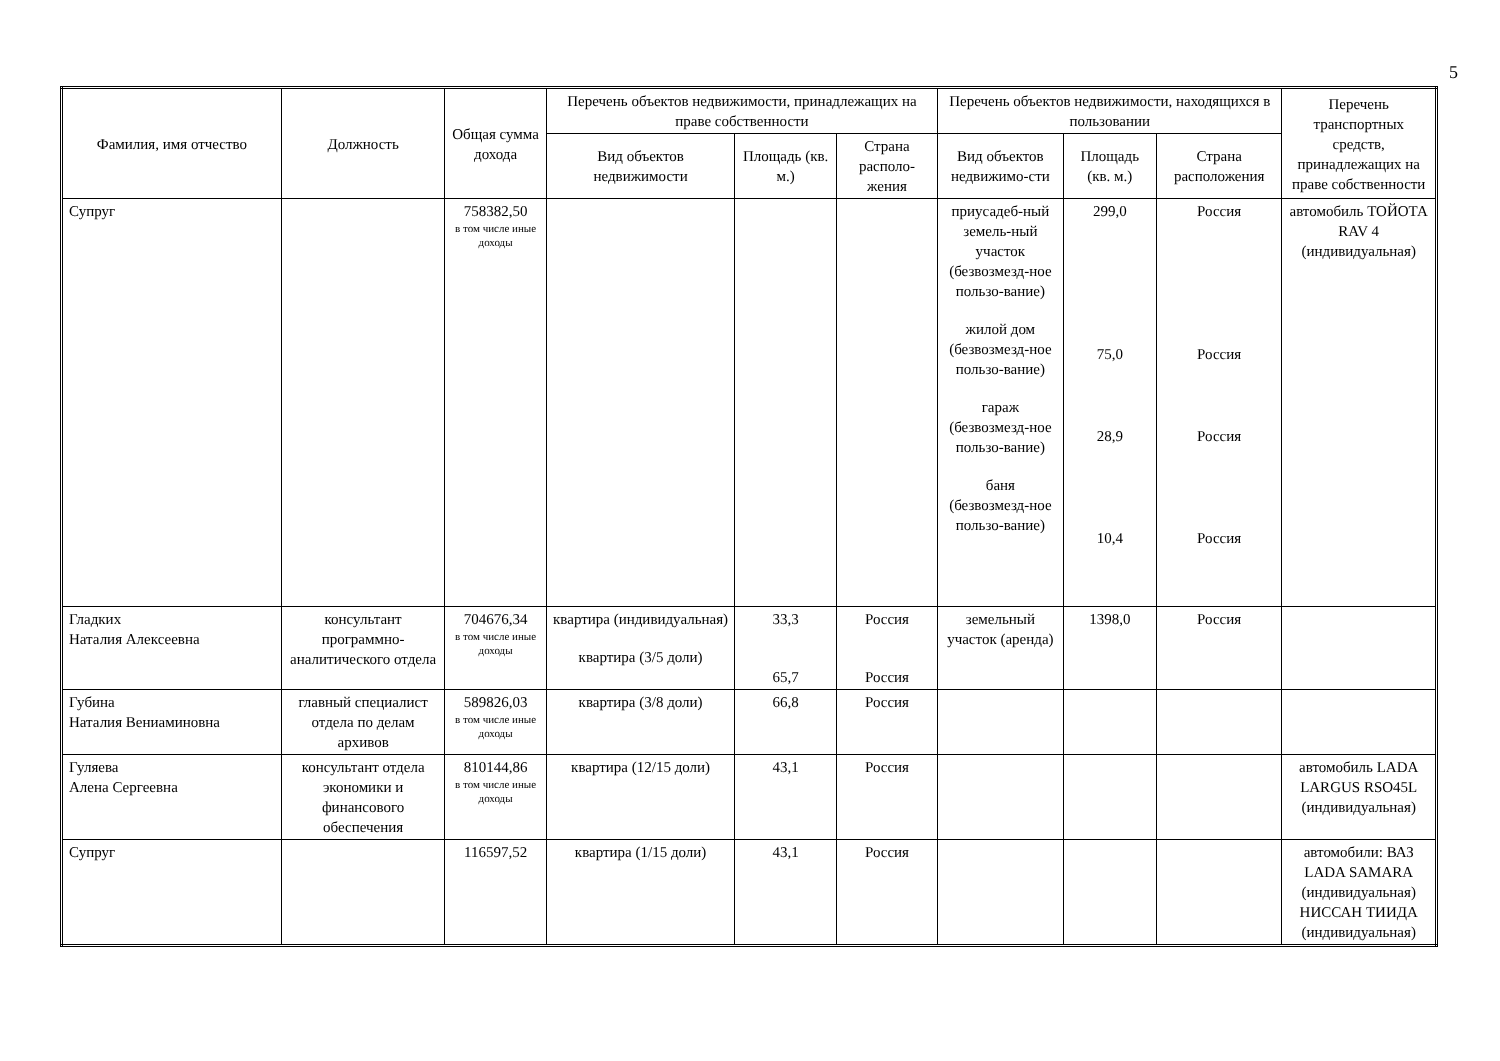5
| Фамилия, имя отчество | Должность | Общая сумма дохода | Перечень объектов недвижимости, принадлежащих на праве собственности | | | Перечень объектов недвижимости, находящихся в пользовании | | | Перечень транспортных средств, принадлежащих на праве собственности |
| --- | --- | --- | --- | --- | --- | --- | --- | --- | --- |
| | | | Вид объектов недвижимости | Площадь (кв. м.) | Страна располо-жения | Вид объектов недвижимо-сти | Площадь (кв. м.) | Страна расположения | |
| Супруг | | 758382,50 в том числе иные доходы | | | | приусадеб-ный земель-ный участок (безвозмезд-ное пользо-вание) жилой дом (безвозмезд-ное пользо-вание) гараж (безвозмезд-ное пользо-вание) баня (безвозмезд-ное пользо-вание) | 299,0 75,0 28,9 10,4 | Россия Россия Россия Россия | автомобиль ТОЙОТА RAV 4 (индивидуальная) |
| Гладких Наталия Алексеевна | консультант программно-аналитического отдела | 704676,34 в том числе иные доходы | квартира (индивидуальная) квартира (3/5 доли) | 33,3 65,7 | Россия Россия | земельный участок (аренда) | 1398,0 | Россия | |
| Губина Наталия Вениаминовна | главный специалист отдела по делам архивов | 589826,03 в том числе иные доходы | квартира (3/8 доли) | 66,8 | Россия | | | | |
| Гуляева Алена Сергеевна | консультант отдела экономики и финансового обеспечения | 810144,86 в том числе иные доходы | квартира (12/15 доли) | 43,1 | Россия | | | | автомобиль LADA LARGUS RSO45L (индивидуальная) |
| Супруг | | 116597,52 | квартира (1/15 доли) | 43,1 | Россия | | | | автомобили: ВАЗ LADA SAMARA (индивидуальная) НИССАН ТИИДА (индивидуальная) |